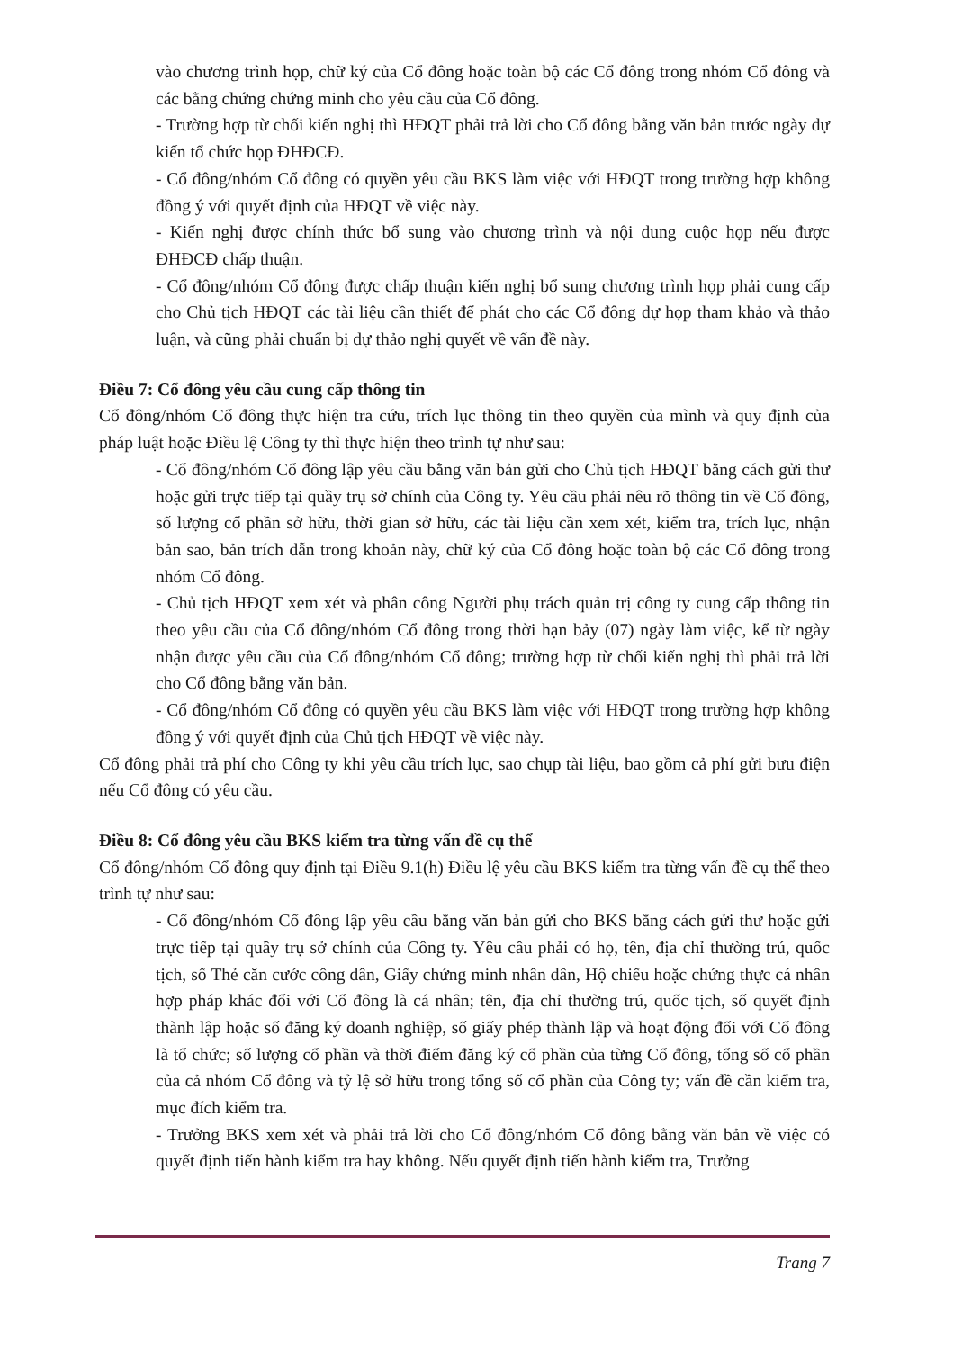vào chương trình họp, chữ ký của Cổ đông hoặc toàn bộ các Cổ đông trong nhóm Cổ đông và các bằng chứng chứng minh cho yêu cầu của Cổ đông.
- Trường hợp từ chối kiến nghị thì HĐQT phải trả lời cho Cổ đông bằng văn bản trước ngày dự kiến tổ chức họp ĐHĐCĐ.
- Cổ đông/nhóm Cổ đông có quyền yêu cầu BKS làm việc với HĐQT trong trường hợp không đồng ý với quyết định của HĐQT về việc này.
- Kiến nghị được chính thức bổ sung vào chương trình và nội dung cuộc họp nếu được ĐHĐCĐ chấp thuận.
- Cổ đông/nhóm Cổ đông được chấp thuận kiến nghị bổ sung chương trình họp phải cung cấp cho Chủ tịch HĐQT các tài liệu cần thiết để phát cho các Cổ đông dự họp tham khảo và thảo luận, và cũng phải chuẩn bị dự thảo nghị quyết về vấn đề này.
Điều 7: Cổ đông yêu cầu cung cấp thông tin
Cổ đông/nhóm Cổ đông thực hiện tra cứu, trích lục thông tin theo quyền của mình và quy định của pháp luật hoặc Điều lệ Công ty thì thực hiện theo trình tự như sau:
- Cổ đông/nhóm Cổ đông lập yêu cầu bằng văn bản gửi cho Chủ tịch HĐQT bằng cách gửi thư hoặc gửi trực tiếp tại quầy trụ sở chính của Công ty. Yêu cầu phải nêu rõ thông tin về Cổ đông, số lượng cổ phần sở hữu, thời gian sở hữu, các tài liệu cần xem xét, kiểm tra, trích lục, nhận bản sao, bản trích dẫn trong khoản này, chữ ký của Cổ đông hoặc toàn bộ các Cổ đông trong nhóm Cổ đông.
- Chủ tịch HĐQT xem xét và phân công Người phụ trách quản trị công ty cung cấp thông tin theo yêu cầu của Cổ đông/nhóm Cổ đông trong thời hạn bảy (07) ngày làm việc, kể từ ngày nhận được yêu cầu của Cổ đông/nhóm Cổ đông; trường hợp từ chối kiến nghị thì phải trả lời cho Cổ đông bằng văn bản.
- Cổ đông/nhóm Cổ đông có quyền yêu cầu BKS làm việc với HĐQT trong trường hợp không đồng ý với quyết định của Chủ tịch HĐQT về việc này.
Cổ đông phải trả phí cho Công ty khi yêu cầu trích lục, sao chụp tài liệu, bao gồm cả phí gửi bưu điện nếu Cổ đông có yêu cầu.
Điều 8: Cổ đông yêu cầu BKS kiểm tra từng vấn đề cụ thể
Cổ đông/nhóm Cổ đông quy định tại Điều 9.1(h) Điều lệ yêu cầu BKS kiểm tra từng vấn đề cụ thể theo trình tự như sau:
- Cổ đông/nhóm Cổ đông lập yêu cầu bằng văn bản gửi cho BKS bằng cách gửi thư hoặc gửi trực tiếp tại quầy trụ sở chính của Công ty. Yêu cầu phải có họ, tên, địa chỉ thường trú, quốc tịch, số Thẻ căn cước công dân, Giấy chứng minh nhân dân, Hộ chiếu hoặc chứng thực cá nhân hợp pháp khác đối với Cổ đông là cá nhân; tên, địa chỉ thường trú, quốc tịch, số quyết định thành lập hoặc số đăng ký doanh nghiệp, số giấy phép thành lập và hoạt động đối với Cổ đông là tổ chức; số lượng cổ phần và thời điểm đăng ký cổ phần của từng Cổ đông, tổng số cổ phần của cả nhóm Cổ đông và tỷ lệ sở hữu trong tổng số cổ phần của Công ty; vấn đề cần kiểm tra, mục đích kiểm tra.
- Trưởng BKS xem xét và phải trả lời cho Cổ đông/nhóm Cổ đông bằng văn bản về việc có quyết định tiến hành kiểm tra hay không. Nếu quyết định tiến hành kiểm tra, Trưởng
Trang 7